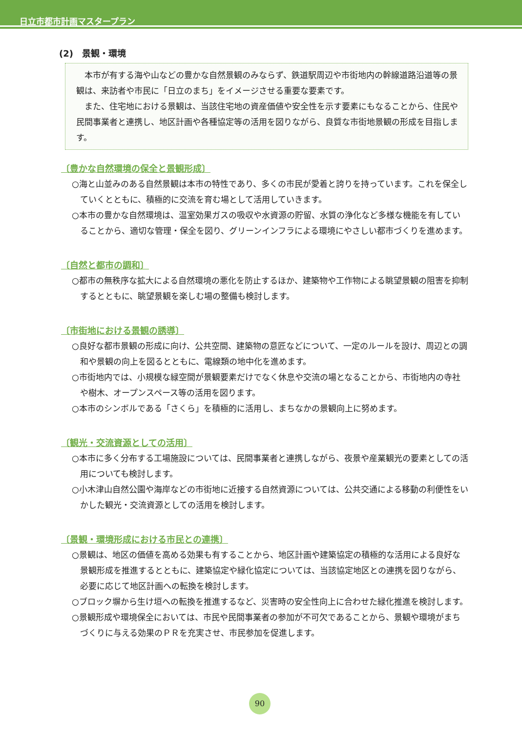日立市都市計画マスタープラン
(2)　景観・環境
本市が有する海や山などの豊かな自然景観のみならず、鉄道駅周辺や市街地内の幹線道路沿道等の景観は、来訪者や市民に「日立のまち」をイメージさせる重要な要素です。
また、住宅地における景観は、当該住宅地の資産価値や安全性を示す要素にもなることから、住民や民間事業者と連携し、地区計画や各種協定等の活用を図りながら、良質な市街地景観の形成を目指します。
〔豊かな自然環境の保全と景観形成〕
○海と山並みのある自然景観は本市の特性であり、多くの市民が愛着と誇りを持っています。これを保全していくとともに、積極的に交流を育む場として活用していきます。
○本市の豊かな自然環境は、温室効果ガスの吸収や水資源の貯留、水質の浄化など多様な機能を有していることから、適切な管理・保全を図り、グリーンインフラによる環境にやさしい都市づくりを進めます。
〔自然と都市の調和〕
○都市の無秩序な拡大による自然環境の悪化を防止するほか、建築物や工作物による眺望景観の阻害を抑制するとともに、眺望景観を楽しむ場の整備も検討します。
〔市街地における景観の誘導〕
○良好な都市景観の形成に向け、公共空間、建築物の意匠などについて、一定のルールを設け、周辺との調和や景観の向上を図るとともに、電線類の地中化を進めます。
○市街地内では、小規模な緑空間が景観要素だけでなく休息や交流の場となることから、市街地内の寺社や樹木、オープンスペース等の活用を図ります。
○本市のシンボルである「さくら」を積極的に活用し、まちなかの景観向上に努めます。
〔観光・交流資源としての活用〕
○本市に多く分布する工場施設については、民間事業者と連携しながら、夜景や産業観光の要素としての活用についても検討します。
○小木津山自然公園や海岸などの市街地に近接する自然資源については、公共交通による移動の利便性をいかした観光・交流資源としての活用を検討します。
〔景観・環境形成における市民との連携〕
○景観は、地区の価値を高める効果も有することから、地区計画や建築協定の積極的な活用による良好な景観形成を推進するとともに、建築協定や緑化協定については、当該協定地区との連携を図りながら、必要に応じて地区計画への転換を検討します。
○ブロック塀から生け垣への転換を推進するなど、災害時の安全性向上に合わせた緑化推進を検討します。
○景観形成や環境保全においては、市民や民間事業者の参加が不可欠であることから、景観や環境がまちづくりに与える効果のＰＲを充実させ、市民参加を促進します。
90